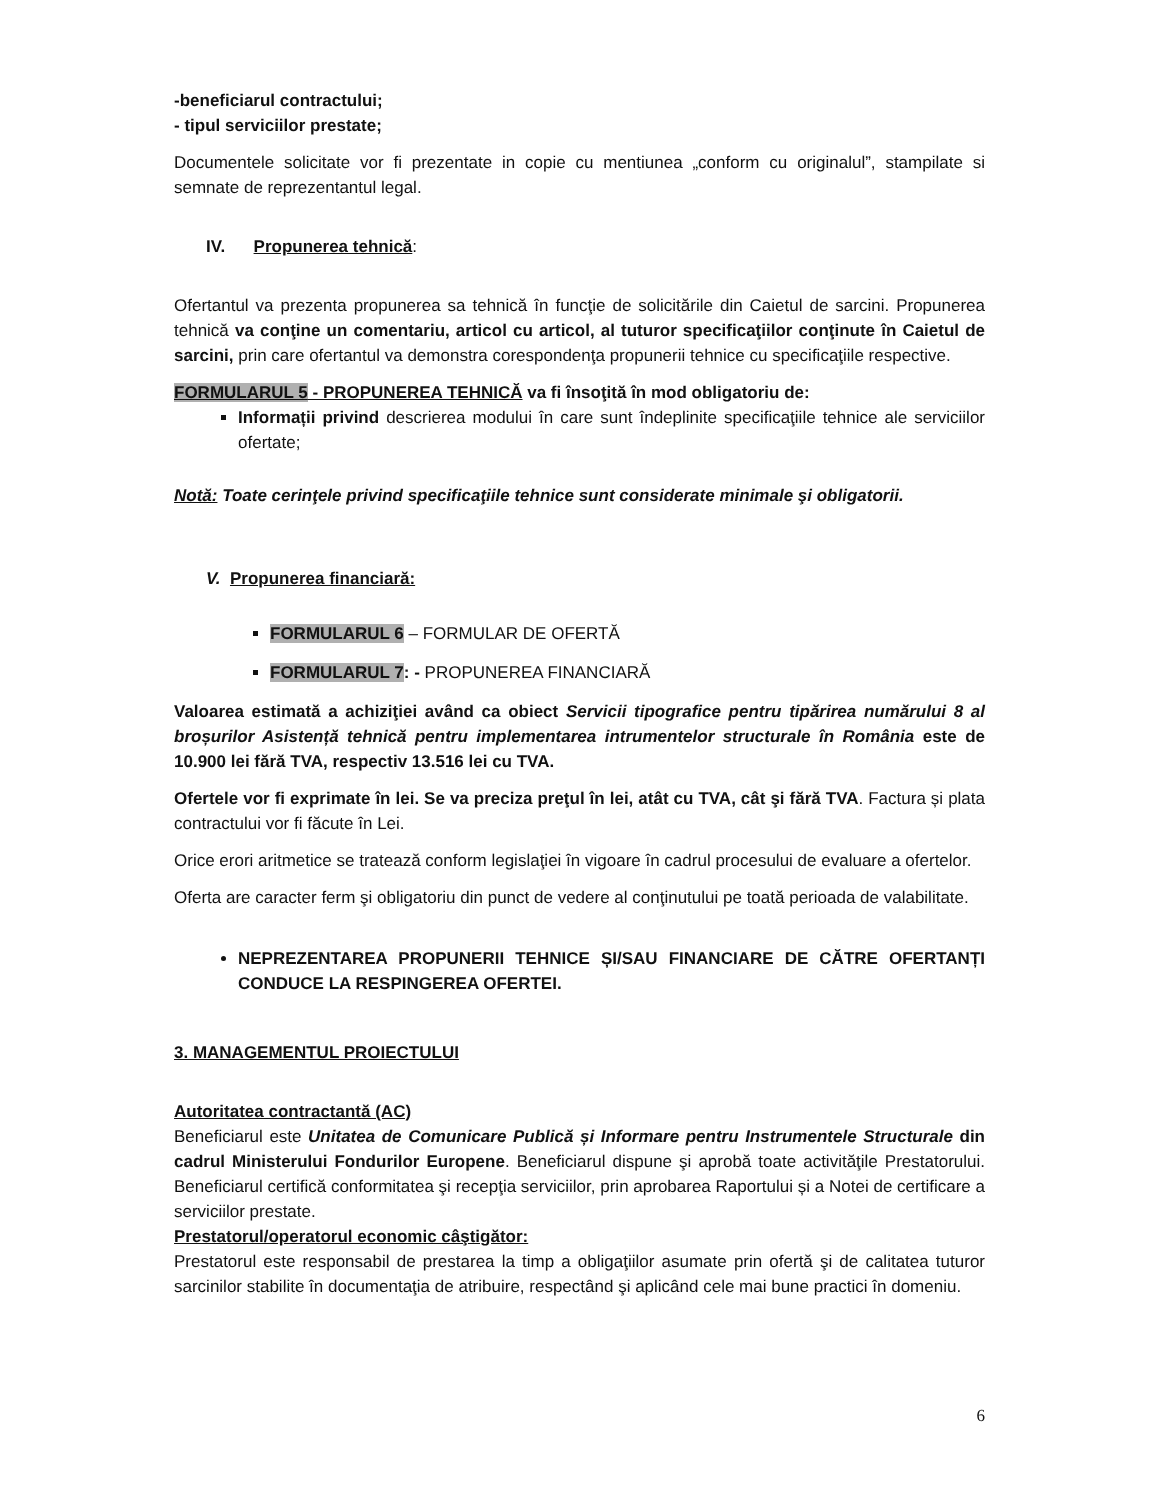-beneficiarul contractului;
- tipul serviciilor prestate;
Documentele solicitate vor fi prezentate in copie cu mentiunea „conform cu originalul”, stampilate si semnate de reprezentantul legal.
IV. Propunerea tehnică:
Ofertantul va prezenta propunerea sa tehnică în funcţie de solicitările din Caietul de sarcini. Propunerea tehnică va conţine un comentariu, articol cu articol, al tuturor specificaţiilor conţinute în Caietul de sarcini, prin care ofertantul va demonstra corespondenţa propunerii tehnice cu specificaţiile respective.
FORMULARUL 5 - PROPUNEREA TEHNICĂ va fi însoţită în mod obligatoriu de:
Informații privind descrierea modului în care sunt îndeplinite specificaţiile tehnice ale serviciilor ofertate;
Notă: Toate cerinţele privind specificaţiile tehnice sunt considerate minimale şi obligatorii.
V. Propunerea financiară:
FORMULARUL 6 – FORMULAR DE OFERTĂ
FORMULARUL 7: - PROPUNEREA FINANCIARĂ
Valoarea estimată a achiziţiei având ca obiect Servicii tipografice pentru tipărirea numărului 8 al broșurilor Asistență tehnică pentru implementarea intrumentelor structurale în România este de 10.900 lei fără TVA, respectiv 13.516 lei cu TVA.
Ofertele vor fi exprimate în lei. Se va preciza preţul în lei, atât cu TVA, cât şi fără TVA. Factura și plata contractului vor fi făcute în Lei.
Orice erori aritmetice se tratează conform legislaţiei în vigoare în cadrul procesului de evaluare a ofertelor.
Oferta are caracter ferm şi obligatoriu din punct de vedere al conţinutului pe toată perioada de valabilitate.
NEPREZENTAREA PROPUNERII TEHNICE ȘI/SAU FINANCIARE DE CĂTRE OFERTANȚI CONDUCE LA RESPINGEREA OFERTEI.
3. MANAGEMENTUL PROIECTULUI
Autoritatea contractantă (AC)
Beneficiarul este Unitatea de Comunicare Publică și Informare pentru Instrumentele Structurale din cadrul Ministerului Fondurilor Europene. Beneficiarul dispune şi aprobă toate activităţile Prestatorului. Beneficiarul certifică conformitatea şi recepţia serviciilor, prin aprobarea Raportului și a Notei de certificare a serviciilor prestate.
Prestatorul/operatorul economic câştigător:
Prestatorul este responsabil de prestarea la timp a obligaţiilor asumate prin ofertă şi de calitatea tuturor sarcinilor stabilite în documentaţia de atribuire, respectând şi aplicând cele mai bune practici în domeniu.
6